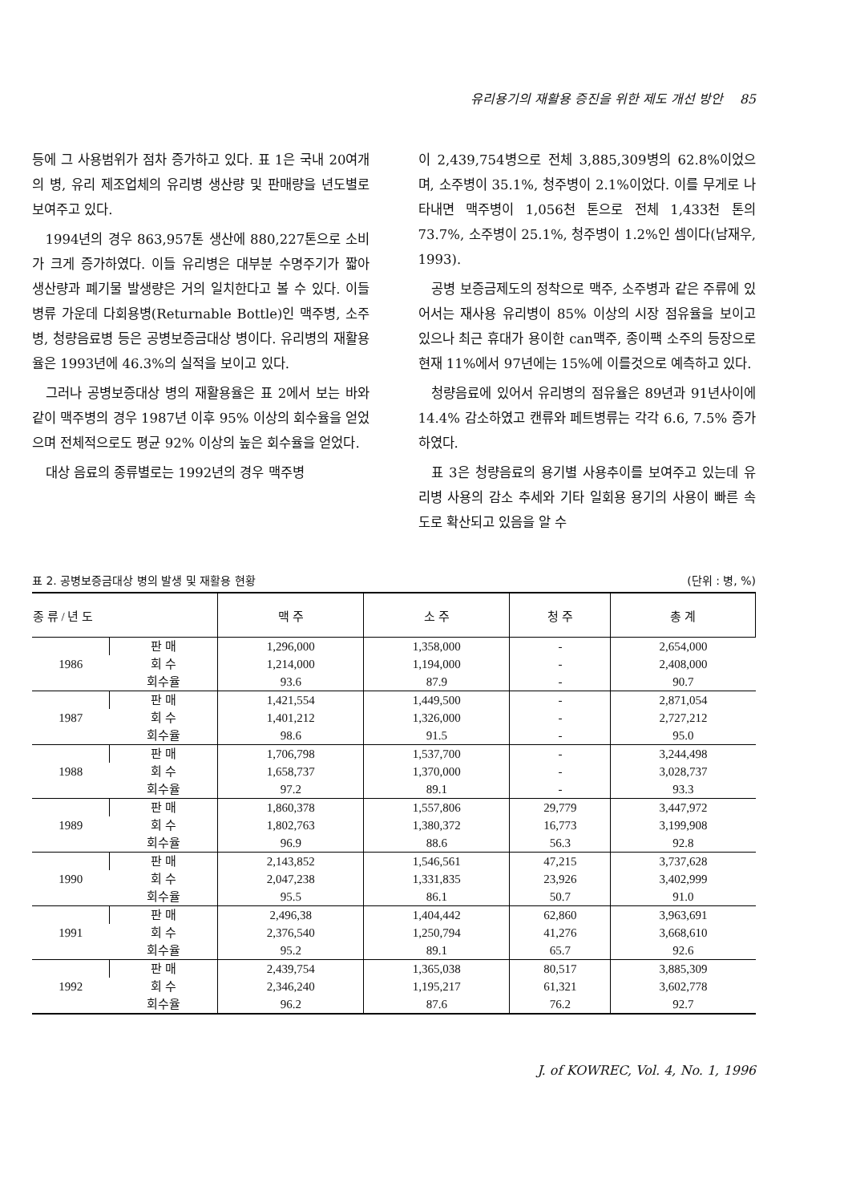유리용기의 재활용 증진을 위한 제도 개선 방안 85
등에 그 사용범위가 점차 증가하고 있다. 표 1은 국내 20여개의 병, 유리 제조업체의 유리병 생산량 및 판매량을 년도별로 보여주고 있다.
1994년의 경우 863,957톤 생산에 880,227톤으로 소비가 크게 증가하였다. 이들 유리병은 대부분 수명주기가 짧아 생산량과 폐기물 발생량은 거의 일치한다고 볼 수 있다. 이들 병류 가운데 다회용병(Returnable Bottle)인 맥주병, 소주병, 청량음료병 등은 공병보증금대상 병이다. 유리병의 재활용율은 1993년에 46.3%의 실적을 보이고 있다.
그러나 공병보증대상 병의 재활용율은 표 2에서 보는 바와 같이 맥주병의 경우 1987년 이후 95% 이상의 회수율을 얻었으며 전체적으로도 평균 92% 이상의 높은 회수율을 얻었다.
대상 음료의 종류별로는 1992년의 경우 맥주병
이 2,439,754병으로 전체 3,885,309병의 62.8%이었으며, 소주병이 35.1%, 청주병이 2.1%이었다. 이를 무게로 나타내면 맥주병이 1,056천 톤으로 전체 1,433천 톤의 73.7%, 소주병이 25.1%, 청주병이 1.2%인 셈이다(남재우, 1993).
공병 보증금제도의 정착으로 맥주, 소주병과 같은 주류에 있어서는 재사용 유리병이 85% 이상의 시장 점유율을 보이고 있으나 최근 휴대가 용이한 can맥주, 종이팩 소주의 등장으로 현재 11%에서 97년에는 15%에 이를것으로 예측하고 있다.
청량음료에 있어서 유리병의 점유율은 89년과 91년사이에 14.4% 감소하였고 캔류와 페트병류는 각각 6.6, 7.5% 증가 하였다.
표 3은 청량음료의 용기별 사용추이를 보여주고 있는데 유리병 사용의 감소 추세와 기타 일회용 용기의 사용이 빠른 속도로 확산되고 있음을 알 수
표 2. 공병보증금대상 병의 발생 및 재활용 현황 (단위 : 병, %)
| 종 류 / 년 도 | | 맥 주 | 소 주 | 청 주 | 총 계 |
| --- | --- | --- | --- | --- | --- |
| 1986 | 판 매 | 1,296,000 | 1,358,000 | - | 2,654,000 |
| | 회 수 | 1,214,000 | 1,194,000 | - | 2,408,000 |
| | 회수율 | 93.6 | 87.9 | - | 90.7 |
| 1987 | 판 매 | 1,421,554 | 1,449,500 | - | 2,871,054 |
| | 회 수 | 1,401,212 | 1,326,000 | - | 2,727,212 |
| | 회수율 | 98.6 | 91.5 | - | 95.0 |
| 1988 | 판 매 | 1,706,798 | 1,537,700 | - | 3,244,498 |
| | 회 수 | 1,658,737 | 1,370,000 | - | 3,028,737 |
| | 회수율 | 97.2 | 89.1 | - | 93.3 |
| 1989 | 판 매 | 1,860,378 | 1,557,806 | 29,779 | 3,447,972 |
| | 회 수 | 1,802,763 | 1,380,372 | 16,773 | 3,199,908 |
| | 회수율 | 96.9 | 88.6 | 56.3 | 92.8 |
| 1990 | 판 매 | 2,143,852 | 1,546,561 | 47,215 | 3,737,628 |
| | 회 수 | 2,047,238 | 1,331,835 | 23,926 | 3,402,999 |
| | 회수율 | 95.5 | 86.1 | 50.7 | 91.0 |
| 1991 | 판 매 | 2,496,38 | 1,404,442 | 62,860 | 3,963,691 |
| | 회 수 | 2,376,540 | 1,250,794 | 41,276 | 3,668,610 |
| | 회수율 | 95.2 | 89.1 | 65.7 | 92.6 |
| 1992 | 판 매 | 2,439,754 | 1,365,038 | 80,517 | 3,885,309 |
| | 회 수 | 2,346,240 | 1,195,217 | 61,321 | 3,602,778 |
| | 회수율 | 96.2 | 87.6 | 76.2 | 92.7 |
J. of KOWREC, Vol. 4, No. 1, 1996